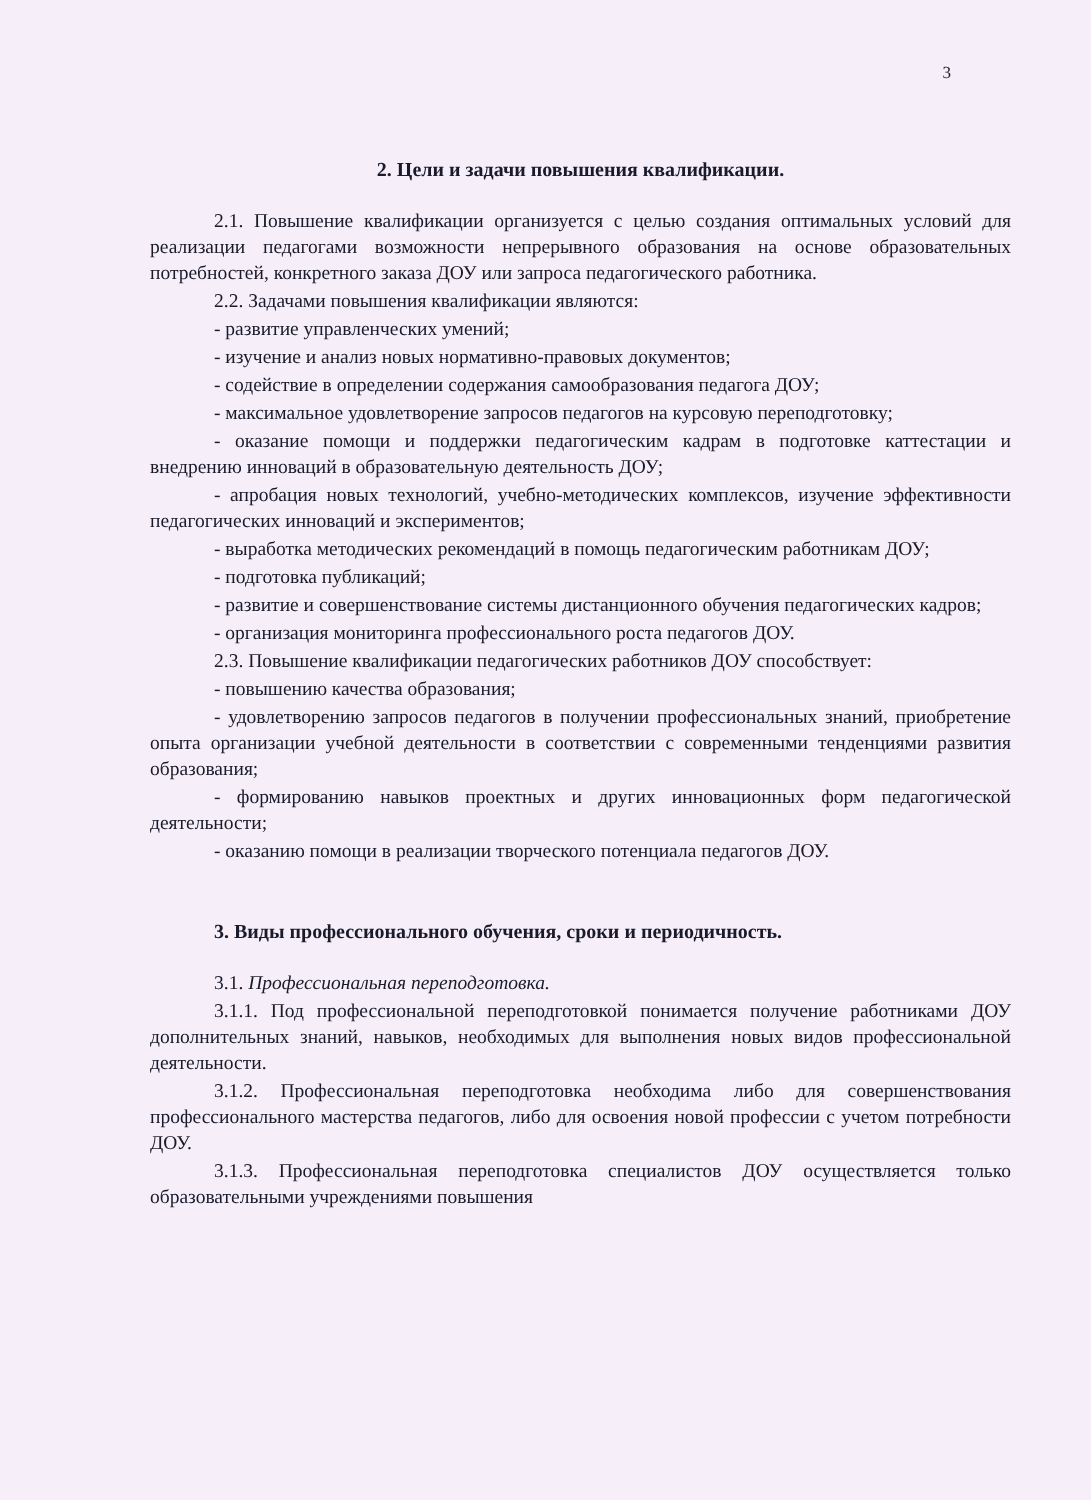3
2. Цели и задачи повышения квалификации.
2.1. Повышение квалификации организуется с целью создания оптимальных условий для реализации педагогами возможности непрерывного образования на основе образовательных потребностей, конкретного заказа ДОУ или запроса педагогического работника.
2.2. Задачами повышения квалификации являются:
- развитие управленческих умений;
- изучение и анализ новых нормативно-правовых документов;
- содействие в определении содержания самообразования педагога ДОУ;
- максимальное удовлетворение запросов педагогов на курсовую переподготовку;
- оказание помощи и поддержки педагогическим кадрам в подготовке каттестации и внедрению инноваций в образовательную деятельность ДОУ;
- апробация новых технологий, учебно-методических комплексов, изучение эффективности педагогических инноваций и экспериментов;
- выработка методических рекомендаций в помощь педагогическим работникам ДОУ;
- подготовка публикаций;
- развитие и совершенствование системы дистанционного обучения педагогических кадров;
- организация мониторинга профессионального роста педагогов ДОУ.
2.3. Повышение квалификации педагогических работников ДОУ способствует:
- повышению качества образования;
- удовлетворению запросов педагогов в получении профессиональных знаний, приобретение опыта организации учебной деятельности в соответствии с современными тенденциями развития образования;
- формированию навыков проектных и других инновационных форм педагогической деятельности;
- оказанию помощи в реализации творческого потенциала педагогов ДОУ.
3. Виды профессионального обучения, сроки и периодичность.
3.1. Профессиональная переподготовка.
3.1.1. Под профессиональной переподготовкой понимается получение работниками ДОУ дополнительных знаний, навыков, необходимых для выполнения новых видов профессиональной деятельности.
3.1.2. Профессиональная переподготовка необходима либо для совершенствования профессионального мастерства педагогов, либо для освоения новой профессии с учетом потребности ДОУ.
3.1.3. Профессиональная переподготовка специалистов ДОУ осуществляется только образовательными учреждениями повышения